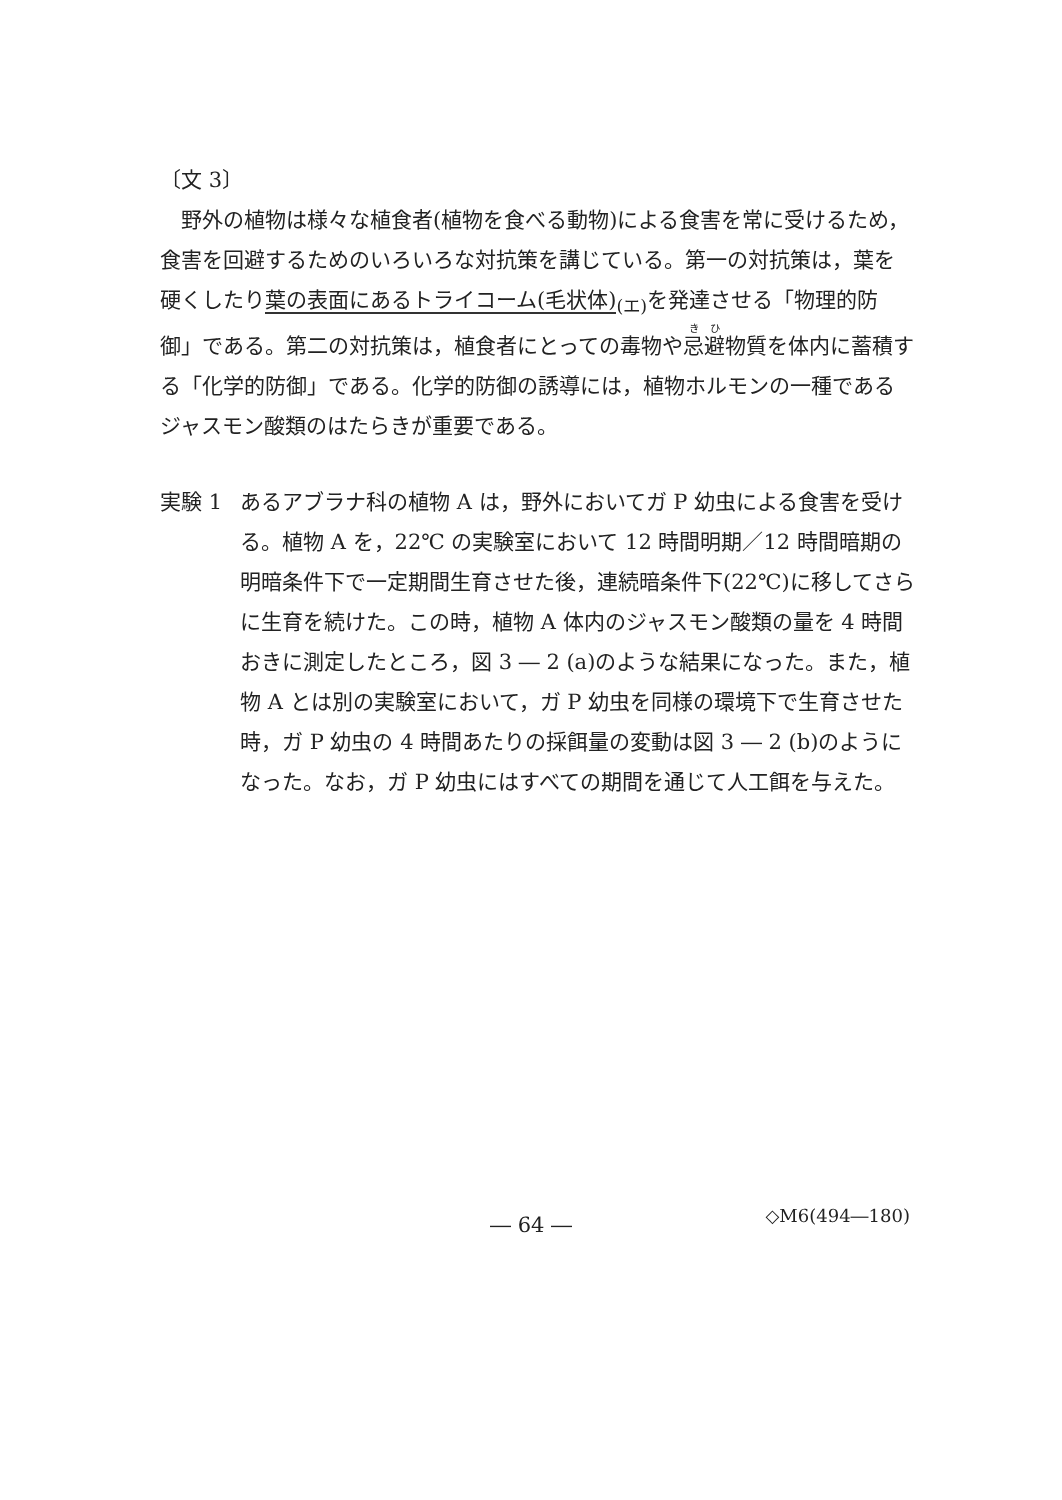〔文 3〕
野外の植物は様々な植食者(植物を食べる動物)による食害を常に受けるため，食害を回避するためのいろいろな対抗策を講じている。第一の対抗策は，葉を硬くしたり葉の表面にあるトライコーム(毛状体)<sub>(エ)</sub>を発達させる「物理的防御」である。第二の対抗策は，植食者にとっての毒物や忌避物質を体内に蓄積する「化学的防御」である。化学的防御の誘導には，植物ホルモンの一種であるジャスモン酸類のはたらきが重要である。
実験 1 あるアブラナ科の植物 A は，野外においてガ P 幼虫による食害を受け
る。植物 A を，22℃ の実験室において 12 時間明期／12 時間暗期の明暗条件下で一定期間生育させた後，連続暗条件下(22℃)に移してさらに生育を続けた。この時，植物 A 体内のジャスモン酸類の量を 4 時間おきに測定したところ，図 3 ― 2 (a)のような結果になった。また，植物 A とは別の実験室において，ガ P 幼虫を同様の環境下で生育させた時，ガ P 幼虫の 4 時間あたりの採餌量の変動は図 3 ― 2 (b)のようになった。なお，ガ P 幼虫にはすべての期間を通じて人工餌を与えた。
― 64 ―
◇M6(494―180)